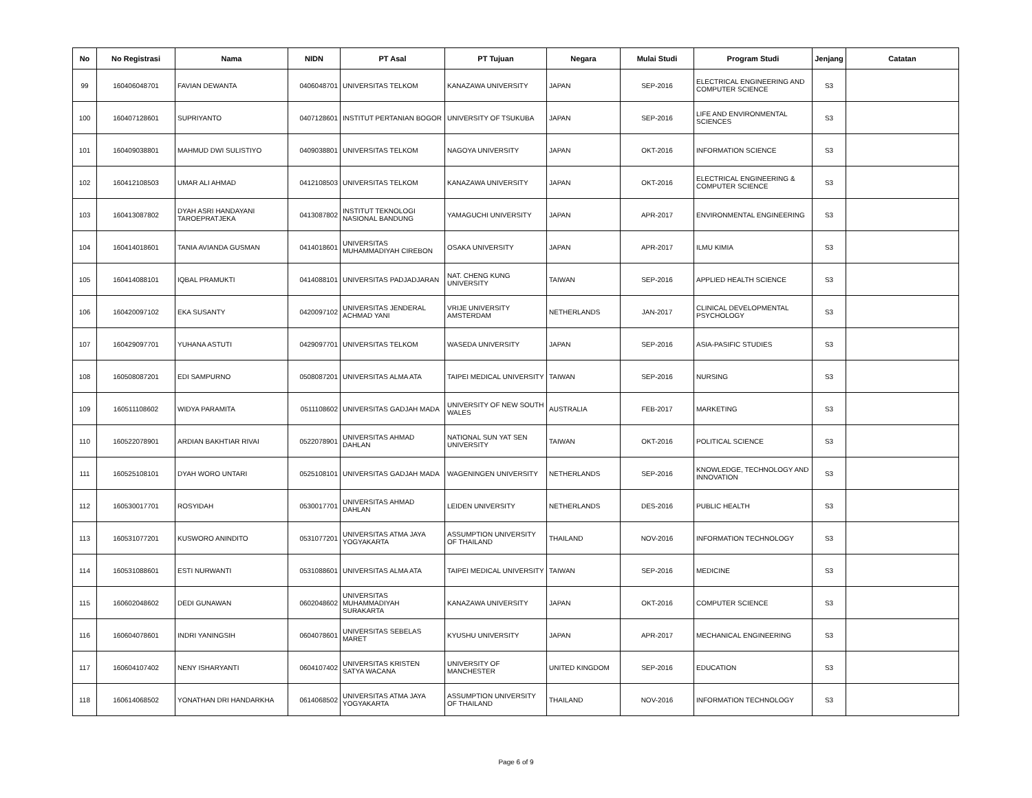| No | No Registrasi | Nama | NIDN | PT Asal | PT Tujuan | Negara | Mulai Studi | Program Studi | Jenjang | Catatan |
| --- | --- | --- | --- | --- | --- | --- | --- | --- | --- | --- |
| 99 | 160406048701 | FAVIAN DEWANTA | 0406048701 | UNIVERSITAS TELKOM | KANAZAWA UNIVERSITY | JAPAN | SEP-2016 | ELECTRICAL ENGINEERING AND COMPUTER SCIENCE | S3 | |
| 100 | 160407128601 | SUPRIYANTO | 0407128601 | INSTITUT PERTANIAN BOGOR | UNIVERSITY OF TSUKUBA | JAPAN | SEP-2016 | LIFE AND ENVIRONMENTAL SCIENCES | S3 | |
| 101 | 160409038801 | MAHMUD DWI SULISTIYO | 0409038801 | UNIVERSITAS TELKOM | NAGOYA UNIVERSITY | JAPAN | OKT-2016 | INFORMATION SCIENCE | S3 | |
| 102 | 160412108503 | UMAR ALI AHMAD | 0412108503 | UNIVERSITAS TELKOM | KANAZAWA UNIVERSITY | JAPAN | OKT-2016 | ELECTRICAL ENGINEERING & COMPUTER SCIENCE | S3 | |
| 103 | 160413087802 | DYAH ASRI HANDAYANI TAROEPRATJEKA | 0413087802 | INSTITUT TEKNOLOGI NASIONAL BANDUNG | YAMAGUCHI UNIVERSITY | JAPAN | APR-2017 | ENVIRONMENTAL ENGINEERING | S3 | |
| 104 | 160414018601 | TANIA AVIANDA GUSMAN | 0414018601 | UNIVERSITAS MUHAMMADIYAH CIREBON | OSAKA UNIVERSITY | JAPAN | APR-2017 | ILMU KIMIA | S3 | |
| 105 | 160414088101 | IQBAL PRAMUKTI | 0414088101 | UNIVERSITAS PADJADJARAN | NAT. CHENG KUNG UNIVERSITY | TAIWAN | SEP-2016 | APPLIED HEALTH SCIENCE | S3 | |
| 106 | 160420097102 | EKA SUSANTY | 0420097102 | UNIVERSITAS JENDERAL ACHMAD YANI | VRIJE UNIVERSITY AMSTERDAM | NETHERLANDS | JAN-2017 | CLINICAL DEVELOPMENTAL PSYCHOLOGY | S3 | |
| 107 | 160429097701 | YUHANA ASTUTI | 0429097701 | UNIVERSITAS TELKOM | WASEDA UNIVERSITY | JAPAN | SEP-2016 | ASIA-PASIFIC STUDIES | S3 | |
| 108 | 160508087201 | EDI SAMPURNO | 0508087201 | UNIVERSITAS ALMA ATA | TAIPEI MEDICAL UNIVERSITY | TAIWAN | SEP-2016 | NURSING | S3 | |
| 109 | 160511108602 | WIDYA PARAMITA | 0511108602 | UNIVERSITAS GADJAH MADA | UNIVERSITY OF NEW SOUTH WALES | AUSTRALIA | FEB-2017 | MARKETING | S3 | |
| 110 | 160522078901 | ARDIAN BAKHTIAR RIVAI | 0522078901 | UNIVERSITAS AHMAD DAHLAN | NATIONAL SUN YAT SEN UNIVERSITY | TAIWAN | OKT-2016 | POLITICAL SCIENCE | S3 | |
| 111 | 160525108101 | DYAH WORO UNTARI | 0525108101 | UNIVERSITAS GADJAH MADA | WAGENINGEN UNIVERSITY | NETHERLANDS | SEP-2016 | KNOWLEDGE, TECHNOLOGY AND INNOVATION | S3 | |
| 112 | 160530017701 | ROSYIDAH | 0530017701 | UNIVERSITAS AHMAD DAHLAN | LEIDEN UNIVERSITY | NETHERLANDS | DES-2016 | PUBLIC HEALTH | S3 | |
| 113 | 160531077201 | KUSWORO ANINDITO | 0531077201 | UNIVERSITAS ATMA JAYA YOGYAKARTA | ASSUMPTION UNIVERSITY OF THAILAND | THAILAND | NOV-2016 | INFORMATION TECHNOLOGY | S3 | |
| 114 | 160531088601 | ESTI NURWANTI | 0531088601 | UNIVERSITAS ALMA ATA | TAIPEI MEDICAL UNIVERSITY | TAIWAN | SEP-2016 | MEDICINE | S3 | |
| 115 | 160602048602 | DEDI GUNAWAN | 0602048602 | UNIVERSITAS MUHAMMADIYAH SURAKARTA | KANAZAWA UNIVERSITY | JAPAN | OKT-2016 | COMPUTER SCIENCE | S3 | |
| 116 | 160604078601 | INDRI YANINGSIH | 0604078601 | UNIVERSITAS SEBELAS MARET | KYUSHU UNIVERSITY | JAPAN | APR-2017 | MECHANICAL ENGINEERING | S3 | |
| 117 | 160604107402 | NENY ISHARYANTI | 0604107402 | UNIVERSITAS KRISTEN SATYA WACANA | UNIVERSITY OF MANCHESTER | UNITED KINGDOM | SEP-2016 | EDUCATION | S3 | |
| 118 | 160614068502 | YONATHAN DRI HANDARKHA | 0614068502 | UNIVERSITAS ATMA JAYA YOGYAKARTA | ASSUMPTION UNIVERSITY OF THAILAND | THAILAND | NOV-2016 | INFORMATION TECHNOLOGY | S3 | |
Page 6 of 9